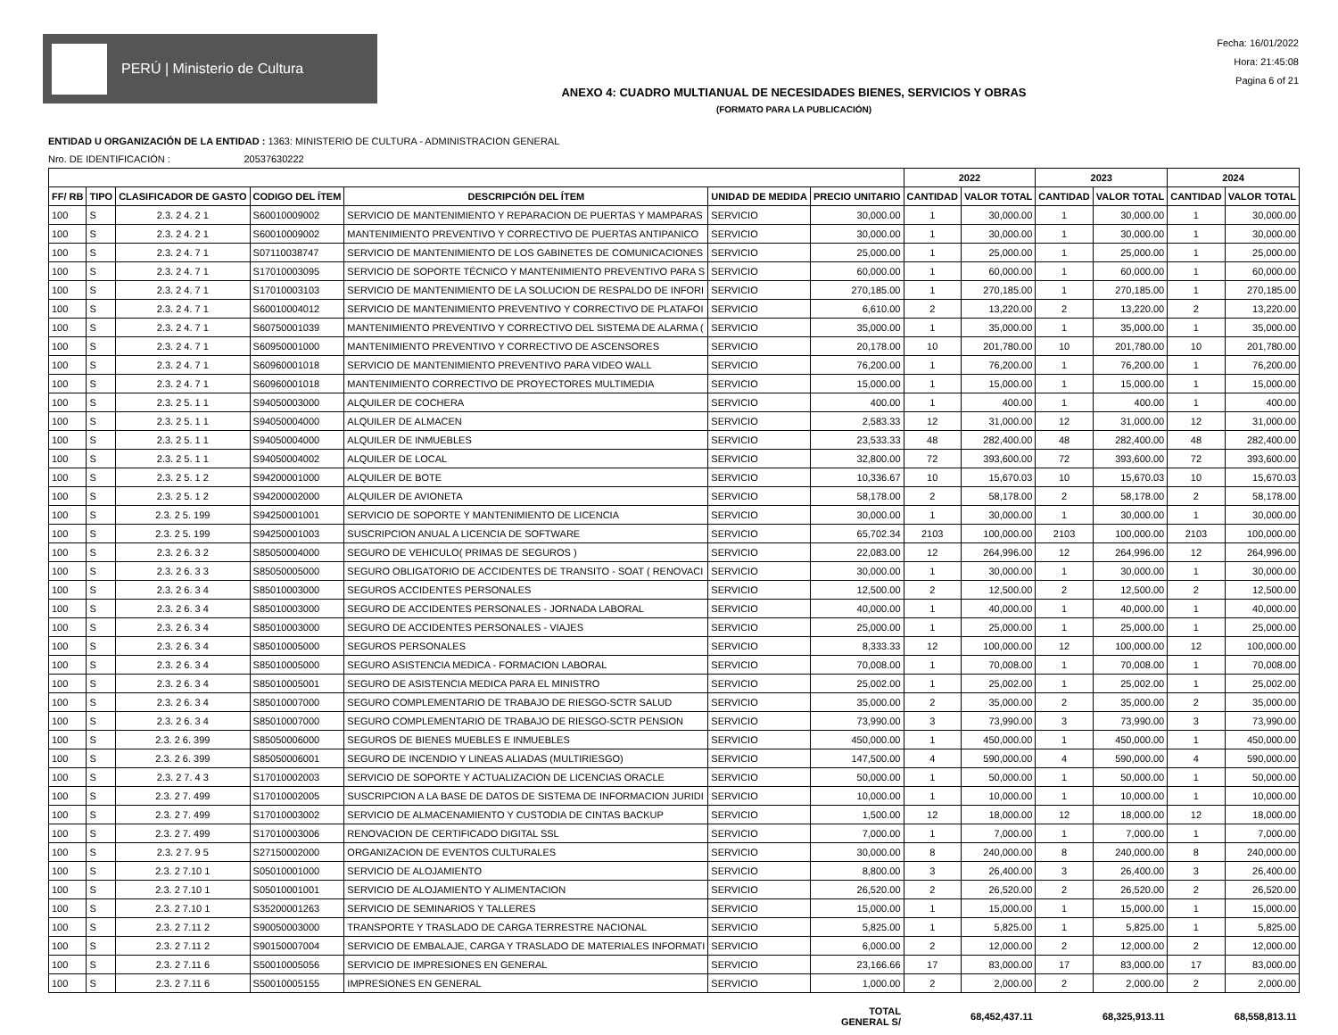PERÚ | Ministerio de Cultura
Fecha: 16/01/2022
Hora: 21:45:08
Pagina 6 of 21
ANEXO 4: CUADRO MULTIANUAL DE NECESIDADES BIENES, SERVICIOS Y OBRAS
(FORMATO PARA LA PUBLICACIÓN)
ENTIDAD U ORGANIZACIÓN DE LA ENTIDAD : 1363: MINISTERIO DE CULTURA - ADMINISTRACION GENERAL
Nro. DE IDENTIFICACIÓN : 20537630222
| | | | | | | | 2022 | | 2023 | | 2024 | |
| --- | --- | --- | --- | --- | --- | --- | --- | --- | --- | --- | --- | --- |
| FF/ RB | TIPO | CLASIFICADOR DE GASTO | CODIGO DEL ÍTEM | DESCRIPCIÓN DEL ÍTEM | UNIDAD DE MEDIDA | PRECIO UNITARIO | CANTIDAD | VALOR TOTAL | CANTIDAD | VALOR TOTAL | CANTIDAD | VALOR TOTAL |
| 100 | S | 2.3. 2 4. 2 1 | S60010009002 | SERVICIO DE MANTENIMIENTO Y REPARACION DE PUERTAS Y MAMPARAS | SERVICIO | 30,000.00 | 1 | 30,000.00 | 1 | 30,000.00 | 1 | 30,000.00 |
| 100 | S | 2.3. 2 4. 2 1 | S60010009002 | MANTENIMIENTO PREVENTIVO Y CORRECTIVO DE PUERTAS ANTIPANICO | SERVICIO | 30,000.00 | 1 | 30,000.00 | 1 | 30,000.00 | 1 | 30,000.00 |
| 100 | S | 2.3. 2 4. 7 1 | S07110038747 | SERVICIO DE MANTENIMIENTO DE LOS GABINETES DE COMUNICACIONES | SERVICIO | 25,000.00 | 1 | 25,000.00 | 1 | 25,000.00 | 1 | 25,000.00 |
| 100 | S | 2.3. 2 4. 7 1 | S17010003095 | SERVICIO DE SOPORTE TÉCNICO Y MANTENIMIENTO PREVENTIVO PARA S | SERVICIO | 60,000.00 | 1 | 60,000.00 | 1 | 60,000.00 | 1 | 60,000.00 |
| 100 | S | 2.3. 2 4. 7 1 | S17010003103 | SERVICIO DE MANTENIMIENTO DE LA SOLUCION DE RESPALDO DE INFORI | SERVICIO | 270,185.00 | 1 | 270,185.00 | 1 | 270,185.00 | 1 | 270,185.00 |
| 100 | S | 2.3. 2 4. 7 1 | S60010004012 | SERVICIO DE MANTENIMIENTO PREVENTIVO Y CORRECTIVO DE PLATAFOI | SERVICIO | 6,610.00 | 2 | 13,220.00 | 2 | 13,220.00 | 2 | 13,220.00 |
| 100 | S | 2.3. 2 4. 7 1 | S60750001039 | MANTENIMIENTO PREVENTIVO Y CORRECTIVO DEL SISTEMA DE ALARMA ( | SERVICIO | 35,000.00 | 1 | 35,000.00 | 1 | 35,000.00 | 1 | 35,000.00 |
| 100 | S | 2.3. 2 4. 7 1 | S60950001000 | MANTENIMIENTO PREVENTIVO Y CORRECTIVO DE ASCENSORES | SERVICIO | 20,178.00 | 10 | 201,780.00 | 10 | 201,780.00 | 10 | 201,780.00 |
| 100 | S | 2.3. 2 4. 7 1 | S60960001018 | SERVICIO DE MANTENIMIENTO PREVENTIVO PARA VIDEO WALL | SERVICIO | 76,200.00 | 1 | 76,200.00 | 1 | 76,200.00 | 1 | 76,200.00 |
| 100 | S | 2.3. 2 4. 7 1 | S60960001018 | MANTENIMIENTO CORRECTIVO DE PROYECTORES MULTIMEDIA | SERVICIO | 15,000.00 | 1 | 15,000.00 | 1 | 15,000.00 | 1 | 15,000.00 |
| 100 | S | 2.3. 2 5. 1 1 | S94050003000 | ALQUILER DE COCHERA | SERVICIO | 400.00 | 1 | 400.00 | 1 | 400.00 | 1 | 400.00 |
| 100 | S | 2.3. 2 5. 1 1 | S94050004000 | ALQUILER DE ALMACEN | SERVICIO | 2,583.33 | 12 | 31,000.00 | 12 | 31,000.00 | 12 | 31,000.00 |
| 100 | S | 2.3. 2 5. 1 1 | S94050004000 | ALQUILER DE INMUEBLES | SERVICIO | 23,533.33 | 48 | 282,400.00 | 48 | 282,400.00 | 48 | 282,400.00 |
| 100 | S | 2.3. 2 5. 1 1 | S94050004002 | ALQUILER DE LOCAL | SERVICIO | 32,800.00 | 72 | 393,600.00 | 72 | 393,600.00 | 72 | 393,600.00 |
| 100 | S | 2.3. 2 5. 1 2 | S94200001000 | ALQUILER DE BOTE | SERVICIO | 10,336.67 | 10 | 15,670.03 | 10 | 15,670.03 | 10 | 15,670.03 |
| 100 | S | 2.3. 2 5. 1 2 | S94200002000 | ALQUILER DE AVIONETA | SERVICIO | 58,178.00 | 2 | 58,178.00 | 2 | 58,178.00 | 2 | 58,178.00 |
| 100 | S | 2.3. 2 5. 199 | S94250001001 | SERVICIO DE SOPORTE Y MANTENIMIENTO DE LICENCIA | SERVICIO | 30,000.00 | 1 | 30,000.00 | 1 | 30,000.00 | 1 | 30,000.00 |
| 100 | S | 2.3. 2 5. 199 | S94250001003 | SUSCRIPCION ANUAL A LICENCIA DE SOFTWARE | SERVICIO | 65,702.34 | 2103 | 100,000.00 | 2103 | 100,000.00 | 2103 | 100,000.00 |
| 100 | S | 2.3. 2 6. 3 2 | S85050004000 | SEGURO DE VEHICULO( PRIMAS DE SEGUROS ) | SERVICIO | 22,083.00 | 12 | 264,996.00 | 12 | 264,996.00 | 12 | 264,996.00 |
| 100 | S | 2.3. 2 6. 3 3 | S85050005000 | SEGURO OBLIGATORIO DE ACCIDENTES DE TRANSITO - SOAT ( RENOVACI | SERVICIO | 30,000.00 | 1 | 30,000.00 | 1 | 30,000.00 | 1 | 30,000.00 |
| 100 | S | 2.3. 2 6. 3 4 | S85010003000 | SEGUROS ACCIDENTES PERSONALES | SERVICIO | 12,500.00 | 2 | 12,500.00 | 2 | 12,500.00 | 2 | 12,500.00 |
| 100 | S | 2.3. 2 6. 3 4 | S85010003000 | SEGURO DE ACCIDENTES PERSONALES - JORNADA LABORAL | SERVICIO | 40,000.00 | 1 | 40,000.00 | 1 | 40,000.00 | 1 | 40,000.00 |
| 100 | S | 2.3. 2 6. 3 4 | S85010003000 | SEGURO DE ACCIDENTES PERSONALES - VIAJES | SERVICIO | 25,000.00 | 1 | 25,000.00 | 1 | 25,000.00 | 1 | 25,000.00 |
| 100 | S | 2.3. 2 6. 3 4 | S85010005000 | SEGUROS PERSONALES | SERVICIO | 8,333.33 | 12 | 100,000.00 | 12 | 100,000.00 | 12 | 100,000.00 |
| 100 | S | 2.3. 2 6. 3 4 | S85010005000 | SEGURO ASISTENCIA MEDICA - FORMACION LABORAL | SERVICIO | 70,008.00 | 1 | 70,008.00 | 1 | 70,008.00 | 1 | 70,008.00 |
| 100 | S | 2.3. 2 6. 3 4 | S85010005001 | SEGURO DE ASISTENCIA MEDICA PARA EL MINISTRO | SERVICIO | 25,002.00 | 1 | 25,002.00 | 1 | 25,002.00 | 1 | 25,002.00 |
| 100 | S | 2.3. 2 6. 3 4 | S85010007000 | SEGURO COMPLEMENTARIO DE TRABAJO DE RIESGO-SCTR SALUD | SERVICIO | 35,000.00 | 2 | 35,000.00 | 2 | 35,000.00 | 2 | 35,000.00 |
| 100 | S | 2.3. 2 6. 3 4 | S85010007000 | SEGURO COMPLEMENTARIO DE TRABAJO DE RIESGO-SCTR PENSION | SERVICIO | 73,990.00 | 3 | 73,990.00 | 3 | 73,990.00 | 3 | 73,990.00 |
| 100 | S | 2.3. 2 6. 399 | S85050006000 | SEGUROS DE BIENES MUEBLES E INMUEBLES | SERVICIO | 450,000.00 | 1 | 450,000.00 | 1 | 450,000.00 | 1 | 450,000.00 |
| 100 | S | 2.3. 2 6. 399 | S85050006001 | SEGURO DE INCENDIO Y LINEAS ALIADAS (MULTIRIESGO) | SERVICIO | 147,500.00 | 4 | 590,000.00 | 4 | 590,000.00 | 4 | 590,000.00 |
| 100 | S | 2.3. 2 7. 4 3 | S17010002003 | SERVICIO DE SOPORTE Y ACTUALIZACION DE LICENCIAS ORACLE | SERVICIO | 50,000.00 | 1 | 50,000.00 | 1 | 50,000.00 | 1 | 50,000.00 |
| 100 | S | 2.3. 2 7. 499 | S17010002005 | SUSCRIPCION A LA BASE DE DATOS DE SISTEMA DE INFORMACION JURIDI | SERVICIO | 10,000.00 | 1 | 10,000.00 | 1 | 10,000.00 | 1 | 10,000.00 |
| 100 | S | 2.3. 2 7. 499 | S17010003002 | SERVICIO DE ALMACENAMIENTO Y CUSTODIA DE CINTAS BACKUP | SERVICIO | 1,500.00 | 12 | 18,000.00 | 12 | 18,000.00 | 12 | 18,000.00 |
| 100 | S | 2.3. 2 7. 499 | S17010003006 | RENOVACION DE CERTIFICADO DIGITAL SSL | SERVICIO | 7,000.00 | 1 | 7,000.00 | 1 | 7,000.00 | 1 | 7,000.00 |
| 100 | S | 2.3. 2 7. 9 5 | S27150002000 | ORGANIZACION DE EVENTOS CULTURALES | SERVICIO | 30,000.00 | 8 | 240,000.00 | 8 | 240,000.00 | 8 | 240,000.00 |
| 100 | S | 2.3. 2 7.10 1 | S05010001000 | SERVICIO DE ALOJAMIENTO | SERVICIO | 8,800.00 | 3 | 26,400.00 | 3 | 26,400.00 | 3 | 26,400.00 |
| 100 | S | 2.3. 2 7.10 1 | S05010001001 | SERVICIO DE ALOJAMIENTO Y ALIMENTACION | SERVICIO | 26,520.00 | 2 | 26,520.00 | 2 | 26,520.00 | 2 | 26,520.00 |
| 100 | S | 2.3. 2 7.10 1 | S35200001263 | SERVICIO DE SEMINARIOS Y TALLERES | SERVICIO | 15,000.00 | 1 | 15,000.00 | 1 | 15,000.00 | 1 | 15,000.00 |
| 100 | S | 2.3. 2 7.11 2 | S90050003000 | TRANSPORTE Y TRASLADO DE CARGA TERRESTRE NACIONAL | SERVICIO | 5,825.00 | 1 | 5,825.00 | 1 | 5,825.00 | 1 | 5,825.00 |
| 100 | S | 2.3. 2 7.11 2 | S90150007004 | SERVICIO DE EMBALAJE, CARGA Y TRASLADO DE MATERIALES INFORMATI | SERVICIO | 6,000.00 | 2 | 12,000.00 | 2 | 12,000.00 | 2 | 12,000.00 |
| 100 | S | 2.3. 2 7.11 6 | S50010005056 | SERVICIO DE IMPRESIONES EN GENERAL | SERVICIO | 23,166.66 | 17 | 83,000.00 | 17 | 83,000.00 | 17 | 83,000.00 |
| 100 | S | 2.3. 2 7.11 6 | S50010005155 | IMPRESIONES EN GENERAL | SERVICIO | 1,000.00 | 2 | 2,000.00 | 2 | 2,000.00 | 2 | 2,000.00 |
| TOTAL GENERAL S/ | | | | | | | | 68,452,437.11 | | 68,325,913.11 | | 68,558,813.11 |